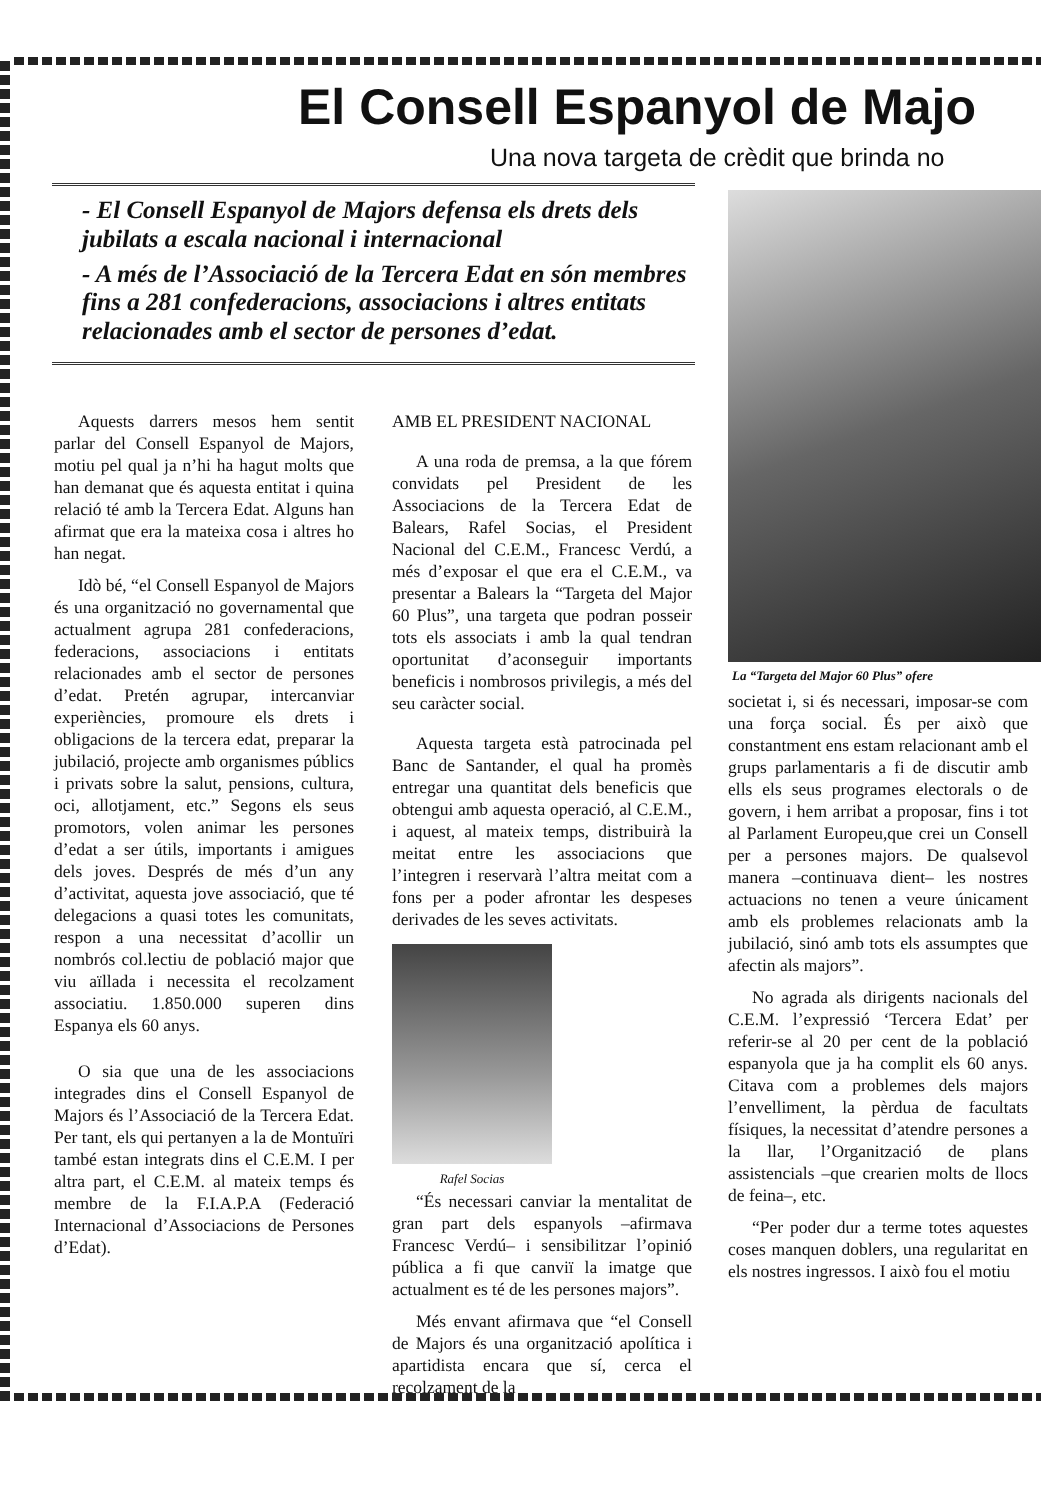El Consell Espanyol de Majo
Una nova targeta de crèdit que brinda no
- El Consell Espanyol de Majors defensa els drets dels jubilats a escala nacional i internacional
- A més de l’Associació de la Tercera Edat en són membres fins a 281 confederacions, associacions i altres entitats relacionades amb el sector de persones d’edat.
La “Targeta del Major 60 Plus” ofere
Aquests darrers mesos hem sentit parlar del Consell Espanyol de Majors, motiu pel qual ja n’hi ha hagut molts que han demanat que és aquesta entitat i quina relació té amb la Tercera Edat. Alguns han afirmat que era la mateixa cosa i altres ho han negat.
Idò bé, “el Consell Espanyol de Majors és una organització no governamental que actualment agrupa 281 confederacions, federacions, associacions i entitats relacionades amb el sector de persones d’edat. Pretén agrupar, intercanviar experiències, promoure els drets i obligacions de la tercera edat, preparar la jubilació, projecte amb organismes públics i privats sobre la salut, pensions, cultura, oci, allotjament, etc.” Segons els seus promotors, volen animar les persones d’edat a ser útils, importants i amigues dels joves. Després de més d’un any d’activitat, aquesta jove associació, que té delegacions a quasi totes les comunitats, respon a una necessitat d’acollir un nombrós col.lectiu de població major que viu aïllada i necessita el recolzament associatiu. 1.850.000 superen dins Espanya els 60 anys.
O sia que una de les associacions integrades dins el Consell Espanyol de Majors és l’Associació de la Tercera Edat. Per tant, els qui pertanyen a la de Montuïri també estan integrats dins el C.E.M. I per altra part, el C.E.M. al mateix temps és membre de la F.I.A.P.A (Federació Internacional d’Associacions de Persones d’Edat).
AMB EL PRESIDENT NACIONAL
A una roda de premsa, a la que fórem convidats pel President de les Associacions de la Tercera Edat de Balears, Rafel Socias, el President Nacional del C.E.M., Francesc Verdú, a més d’exposar el que era el C.E.M., va presentar a Balears la “Targeta del Major 60 Plus”, una targeta que podran posseir tots els associats i amb la qual tendran oportunitat d’aconseguir importants beneficis i nombrosos privilegis, a més del seu caràcter social.
Aquesta targeta està patrocinada pel Banc de Santander, el qual ha promès entregar una quantitat dels beneficis que obtengui amb aquesta operació, al C.E.M., i aquest, al mateix temps, distribuirà la meitat entre les associacions que l’integren i reservarà l’altra meitat com a fons per a poder afrontar les despeses derivades de les seves activitats.
Rafel Socias
“És necessari canviar la mentalitat de gran part dels espanyols –afirmava Francesc Verdú– i sensibilitzar l’opinió pública a fi que canviï la imatge que actualment es té de les persones majors”.
Més envant afirmava que “el Consell de Majors és una organització apolítica i apartidista encara que sí, cerca el recolzament de la
societat i, si és necessari, imposar-se com una força social. És per això que constantment ens estam relacionant amb el grups parlamentaris a fi de discutir amb ells els seus programes electorals o de govern, i hem arribat a proposar, fins i tot al Parlament Europeu,que crei un Consell per a persones majors. De qualsevol manera –continuava dient– les nostres actuacions no tenen a veure únicament amb els problemes relacionats amb la jubilació, sinó amb tots els assumptes que afectin als majors”.
No agrada als dirigents nacionals del C.E.M. l’expressió ‘Tercera Edat’ per referir-se al 20 per cent de la població espanyola que ja ha complit els 60 anys. Citava com a problemes dels majors l’envelliment, la pèrdua de facultats físiques, la necessitat d’atendre persones a la llar, l’Organització de plans assistencials –que crearien molts de llocs de feina–, etc.
“Per poder dur a terme totes aquestes coses manquen doblers, una regularitat en els nostres ingressos. I això fou el motiu